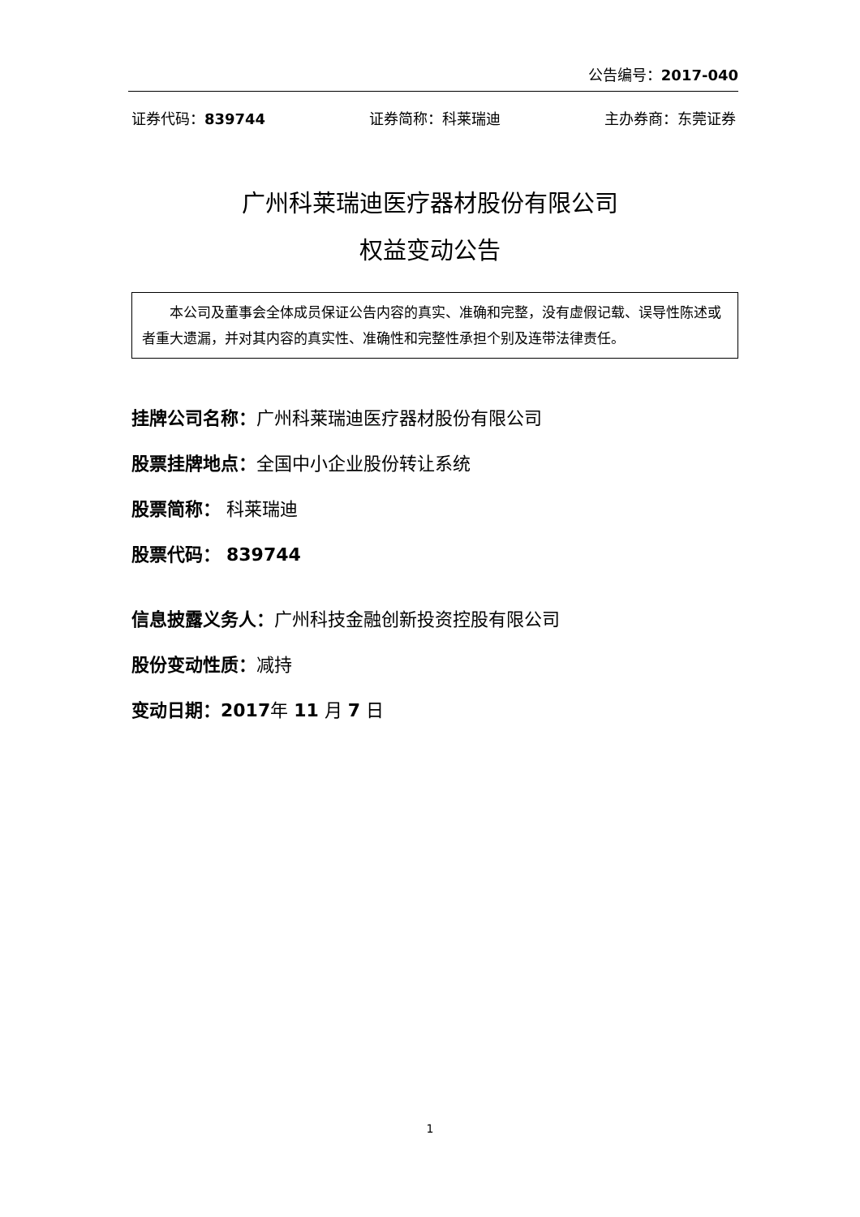公告编号：2017-040
证券代码：839744 证券简称：科莱瑞迪 主办券商：东莞证券
广州科莱瑞迪医疗器材股份有限公司
权益变动公告
本公司及董事会全体成员保证公告内容的真实、准确和完整，没有虚假记载、误导性陈述或者重大遗漏，并对其内容的真实性、准确性和完整性承担个别及连带法律责任。
挂牌公司名称：广州科莱瑞迪医疗器材股份有限公司
股票挂牌地点：全国中小企业股份转让系统
股票简称： 科莱瑞迪
股票代码： 839744
信息披露义务人：广州科技金融创新投资控股有限公司
股份变动性质：减持
变动日期：2017年 11 月 7 日
1